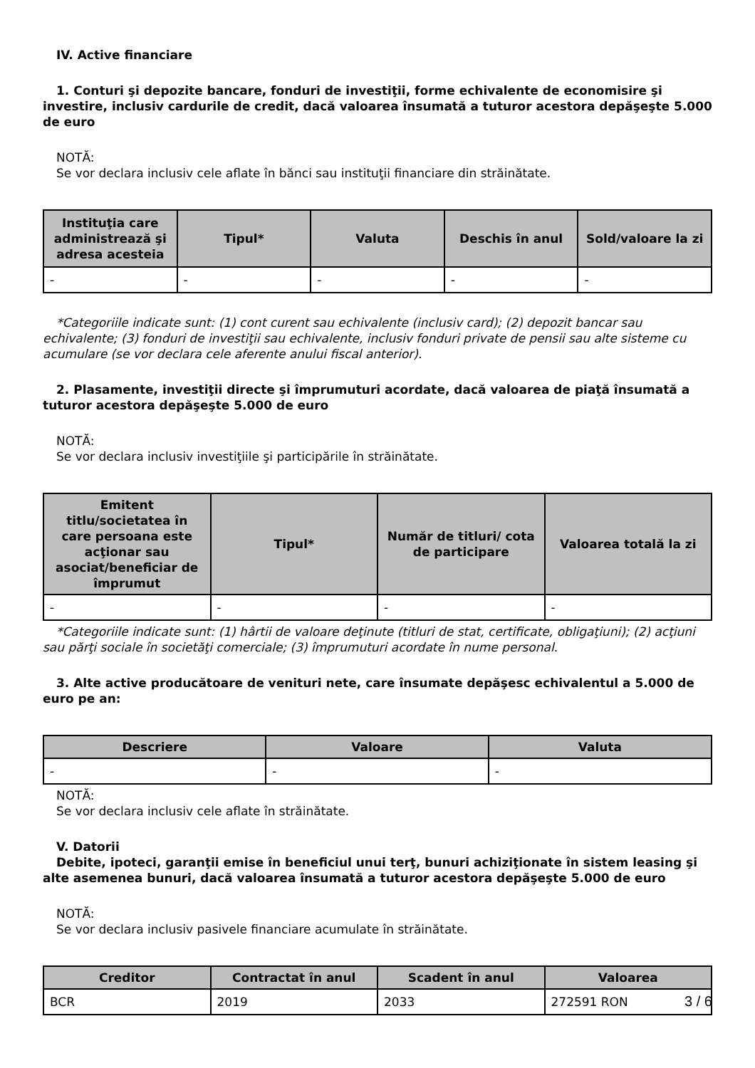IV. Active financiare
1. Conturi şi depozite bancare, fonduri de investiţii, forme echivalente de economisire şi investire, inclusiv cardurile de credit, dacă valoarea însumată a tuturor acestora depăşeşte 5.000 de euro
NOTĂ:
Se vor declara inclusiv cele aflate în bănci sau instituţii financiare din străinătate.
| Instituţia care administrează şi adresa acesteia | Tipul* | Valuta | Deschis în anul | Sold/valoare la zi |
| --- | --- | --- | --- | --- |
| - | - | - | - | - |
*Categoriile indicate sunt: (1) cont curent sau echivalente (inclusiv card); (2) depozit bancar sau echivalente; (3) fonduri de investiţii sau echivalente, inclusiv fonduri private de pensii sau alte sisteme cu acumulare (se vor declara cele aferente anului fiscal anterior).
2. Plasamente, investiţii directe şi împrumuturi acordate, dacă valoarea de piaţă însumată a tuturor acestora depăşeşte 5.000 de euro
NOTĂ:
Se vor declara inclusiv investiţiile şi participările în străinătate.
| Emitent titlu/societatea în care persoana este acţionar sau asociat/beneficiar de împrumut | Tipul* | Număr de titluri/ cota de participare | Valoarea totală la zi |
| --- | --- | --- | --- |
| - | - | - | - |
*Categoriile indicate sunt: (1) hârtii de valoare deţinute (titluri de stat, certificate, obligaţiuni); (2) acţiuni sau părţi sociale în societăţi comerciale; (3) împrumuturi acordate în nume personal.
3. Alte active producătoare de venituri nete, care însumate depăşesc echivalentul a 5.000 de euro pe an:
| Descriere | Valoare | Valuta |
| --- | --- | --- |
| - | - | - |
NOTĂ:
Se vor declara inclusiv cele aflate în străinătate.
V. Datorii
Debite, ipoteci, garanţii emise în beneficiul unui terţ, bunuri achiziţionate în sistem leasing şi alte asemenea bunuri, dacă valoarea însumată a tuturor acestora depăşeşte 5.000 de euro
NOTĂ:
Se vor declara inclusiv pasivele financiare acumulate în străinătate.
| Creditor | Contractat în anul | Scadent în anul | Valoarea |
| --- | --- | --- | --- |
| BCR | 2019 | 2033 | 272591 RON |
3 / 6